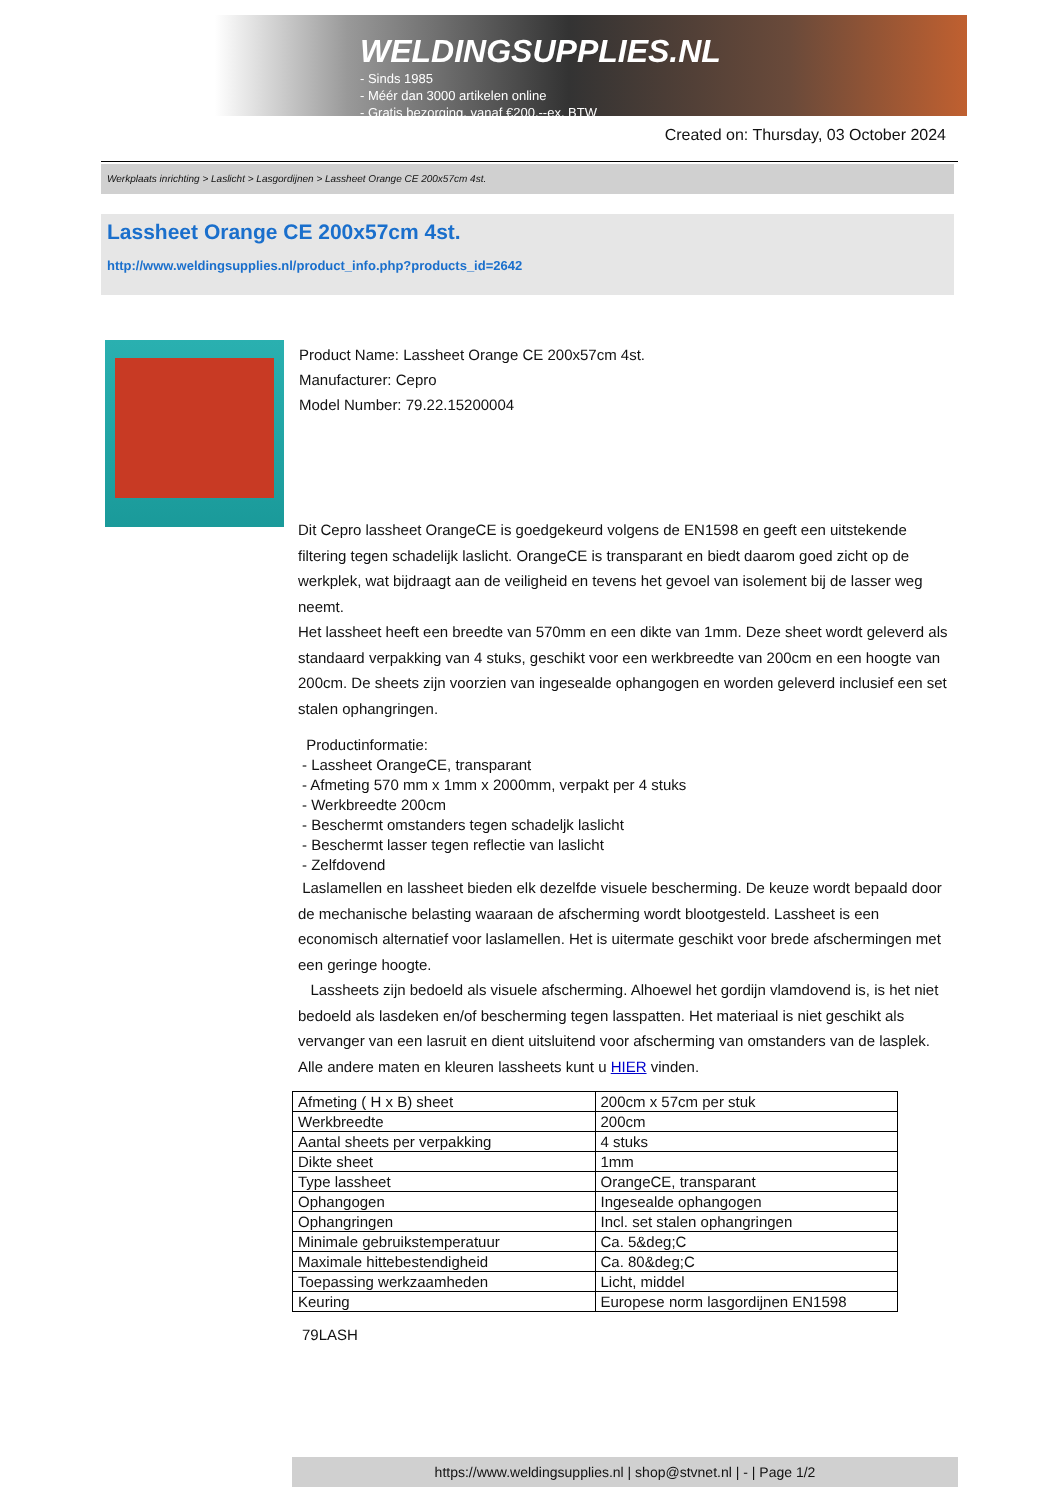WELDINGSUPPLIES.NL
- Sinds 1985
- Méér dan 3000 artikelen online
- Gratis bezorging, vanaf €200,--ex. BTW
Created on: Thursday, 03 October 2024
Werkplaats inrichting > Laslicht > Lasgordijnen > Lassheet Orange CE 200x57cm 4st.
Lassheet Orange CE 200x57cm 4st.
http://www.weldingsupplies.nl/product_info.php?products_id=2642
Product Name: Lassheet Orange CE 200x57cm 4st.
Manufacturer: Cepro
Model Number: 79.22.15200004
Dit Cepro lassheet OrangeCE is goedgekeurd volgens de EN1598 en geeft een uitstekende filtering tegen schadelijk laslicht. OrangeCE is transparant en biedt daarom goed zicht op de werkplek, wat bijdraagt aan de veiligheid en tevens het gevoel van isolement bij de lasser weg neemt.
Het lassheet heeft een breedte van 570mm en een dikte van 1mm. Deze sheet wordt geleverd als standaard verpakking van 4 stuks, geschikt voor een werkbreedte van 200cm en een hoogte van 200cm. De sheets zijn voorzien van ingesealde ophangogen en worden geleverd inclusief een set stalen ophangringen.
Productinformatie:
- Lassheet OrangeCE, transparant
- Afmeting 570 mm x 1mm x 2000mm, verpakt per 4 stuks
- Werkbreedte 200cm
- Beschermt omstanders tegen schadeljk laslicht
- Beschermt lasser tegen reflectie van laslicht
- Zelfdovend
Laslamellen en lassheet bieden elk dezelfde visuele bescherming. De keuze wordt bepaald door de mechanische belasting waaraan de afscherming wordt blootgesteld. Lassheet is een economisch alternatief voor laslamellen. Het is uitermate geschikt voor brede afschermingen met een geringe hoogte.
Lassheets zijn bedoeld als visuele afscherming. Alhoewel het gordijn vlamdovend is, is het niet bedoeld als lasdeken en/of bescherming tegen lasspatten. Het materiaal is niet geschikt als vervanger van een lasruit en dient uitsluitend voor afscherming van omstanders van de lasplek. Alle andere maten en kleuren lassheets kunt u HIER vinden.
| Afmeting ( H x B) sheet | 200cm x 57cm per stuk |
| Werkbreedte | 200cm |
| Aantal sheets per verpakking | 4 stuks |
| Dikte sheet | 1mm |
| Type lassheet | OrangeCE, transparant |
| Ophangogen | Ingesealde ophangogen |
| Ophangringen | Incl. set stalen ophangringen |
| Minimale gebruikstemperatuur | Ca. 5&deg;C |
| Maximale hittebestendigheid | Ca. 80&deg;C |
| Toepassing werkzaamheden | Licht, middel |
| Keuring | Europese norm lasgordijnen EN1598 |
79LASH
https://www.weldingsupplies.nl | shop@stvnet.nl | - | Page 1/2